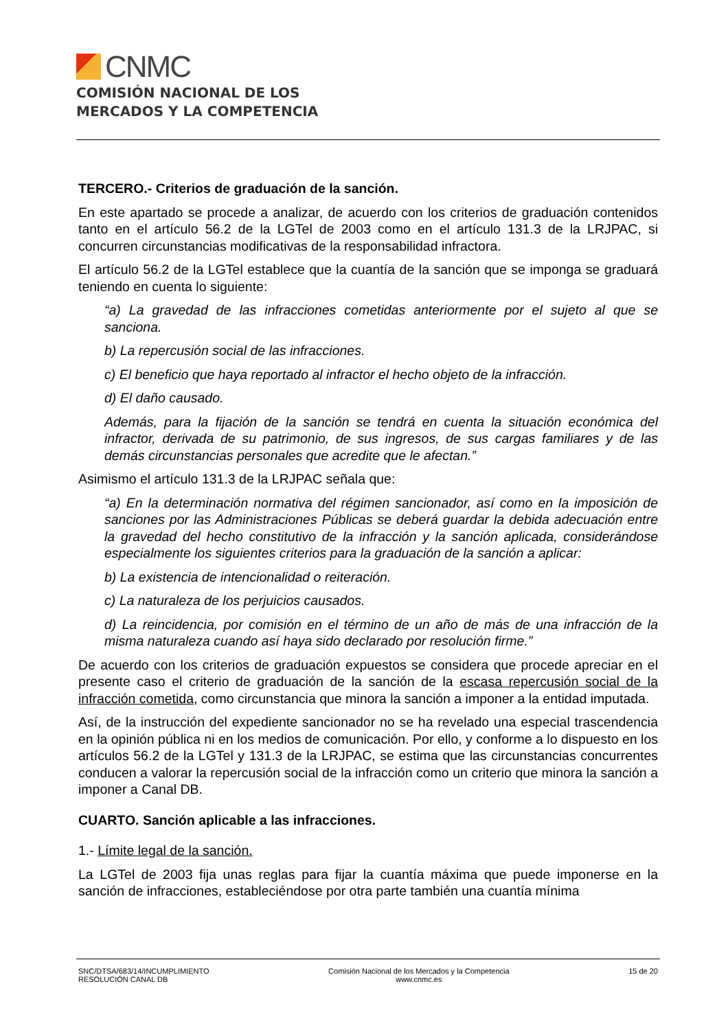CNMC
COMISIÓN NACIONAL DE LOS
MERCADOS Y LA COMPETENCIA
TERCERO.- Criterios de graduación de la sanción.
En este apartado se procede a analizar, de acuerdo con los criterios de graduación contenidos tanto en el artículo 56.2 de la LGTel de 2003 como en el artículo 131.3 de la LRJPAC, si concurren circunstancias modificativas de la responsabilidad infractora.
El artículo 56.2 de la LGTel establece que la cuantía de la sanción que se imponga se graduará teniendo en cuenta lo siguiente:
“a) La gravedad de las infracciones cometidas anteriormente por el sujeto al que se sanciona.
b) La repercusión social de las infracciones.
c) El beneficio que haya reportado al infractor el hecho objeto de la infracción.
d) El daño causado.
Además, para la fijación de la sanción se tendrá en cuenta la situación económica del infractor, derivada de su patrimonio, de sus ingresos, de sus cargas familiares y de las demás circunstancias personales que acredite que le afectan.”
Asimismo el artículo 131.3 de la LRJPAC señala que:
“a) En la determinación normativa del régimen sancionador, así como en la imposición de sanciones por las Administraciones Públicas se deberá guardar la debida adecuación entre la gravedad del hecho constitutivo de la infracción y la sanción aplicada, considerándose especialmente los siguientes criterios para la graduación de la sanción a aplicar:
b) La existencia de intencionalidad o reiteración.
c) La naturaleza de los perjuicios causados.
d) La reincidencia, por comisión en el término de un año de más de una infracción de la misma naturaleza cuando así haya sido declarado por resolución firme.”
De acuerdo con los criterios de graduación expuestos se considera que procede apreciar en el presente caso el criterio de graduación de la sanción de la escasa repercusión social de la infracción cometida, como circunstancia que minora la sanción a imponer a la entidad imputada.
Así, de la instrucción del expediente sancionador no se ha revelado una especial trascendencia en la opinión pública ni en los medios de comunicación. Por ello, y conforme a lo dispuesto en los artículos 56.2 de la LGTel y 131.3 de la LRJPAC, se estima que las circunstancias concurrentes conducen a valorar la repercusión social de la infracción como un criterio que minora la sanción a imponer a Canal DB.
CUARTO. Sanción aplicable a las infracciones.
1.- Límite legal de la sanción.
La LGTel de 2003 fija unas reglas para fijar la cuantía máxima que puede imponerse en la sanción de infracciones, estableciéndose por otra parte también una cuantía mínima
SNC/DTSA/683/14/INCUMPLIMIENTO
RESOLUCIÓN CANAL DB
Comisión Nacional de los Mercados y la Competencia
www.cnmc.es
15 de 20